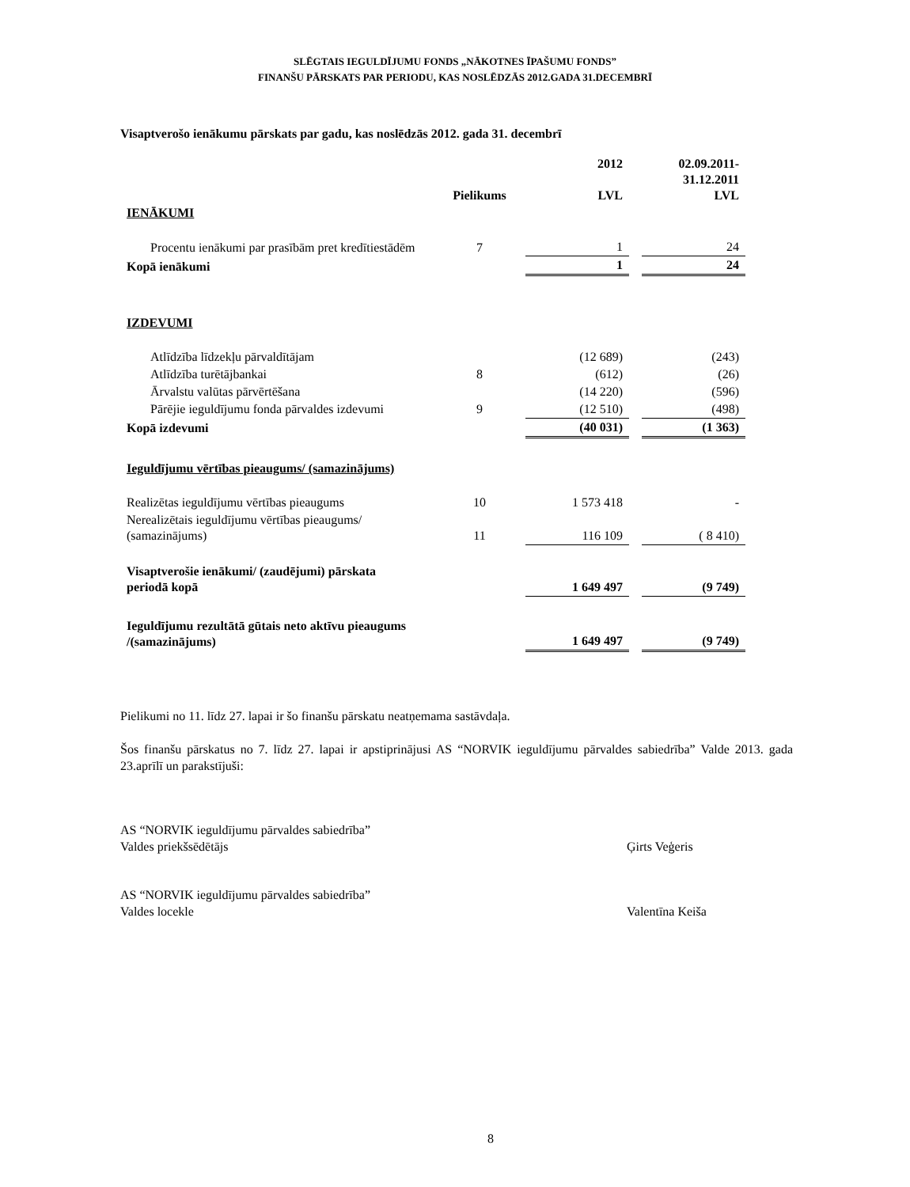SLĒGTAIS IEGULDĪJUMU FONDS „NĀKOTNES ĪPAŠUMU FONDS”
FINANŠU PĀRSKATS PAR PERIODU, KAS NOSLĒDZĀS 2012.GADA 31.DECEMBRĪ
Visaptverošo ienākumu pārskats par gadu, kas noslēdzās 2012. gada 31. decembrī
| | Pielikums | 2012 LVL | | 02.09.2011- 31.12.2011 LVL |
| IENĀKUMI | | | | |
| Procentu ienākumi par prasībām pret kredītiestādēm | 7 | 1 | | 24 |
| Kopā ienākumi | | 1 | | 24 |
| IZDEVUMI | | | | |
| Atlīdzība līdzekļu pārvaldītājam | | (12 689) | | (243) |
| Atlīdzība turētājbankai | 8 | (612) | | (26) |
| Ārvalstu valūtas pārvērtēšana | | (14 220) | | (596) |
| Pārējie ieguldījumu fonda pārvaldes izdevumi | 9 | (12 510) | | (498) |
| Kopā izdevumi | | (40 031) | | (1 363) |
| Ieguldījumu vērtības pieaugums/ (samazinājums) | | | | |
| Realizētas ieguldījumu vērtības pieaugums | 10 | 1 573 418 | | - |
| Nerealizētais ieguldījumu vērtības pieaugums/ (samazinājums) | 11 | 116 109 | | ( 8 410) |
| Visaptverošie ienākumi/ (zaudējumi) pārskata periodā kopā | | 1 649 497 | | (9 749) |
| Ieguldījumu rezultātā gūtais neto aktīvu pieaugums /(samazinājums) | | 1 649 497 | | (9 749) |
Pielikumi no 11. līdz 27. lapai ir šo finanšu pārskatu neatņemama sastāvdaļa.
Šos finanšu pārskatus no 7. līdz 27. lapai ir apstiprinājusi AS “NORVIK ieguldījumu pārvaldes sabiedrība” Valde 2013. gada 23.aprīlī un parakstījuši:
AS “NORVIK ieguldījumu pārvaldes sabiedrība”
Valdes priekšsēdētājs
Ģirts Veģeris
AS “NORVIK ieguldījumu pārvaldes sabiedrība”
Valdes locekle
Valentīna Keiša
8